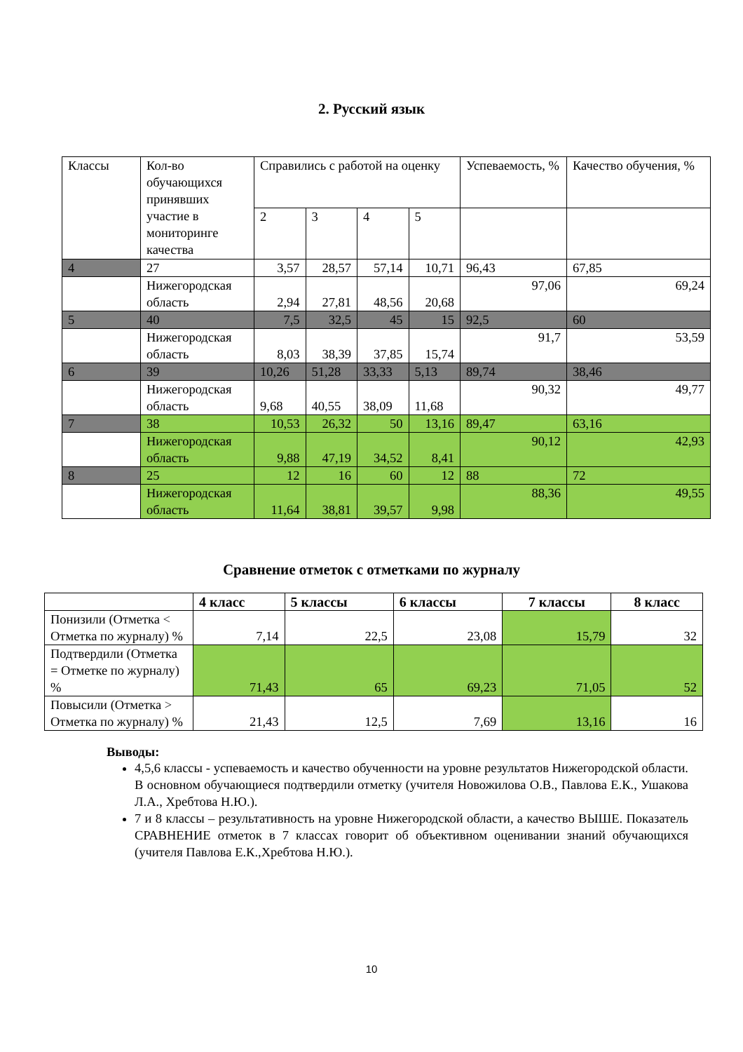2. Русский язык
| Классы | Кол-во обучающихся принявших участие в мониторинге качества | Справились с работой на оценку | | | | Успеваемость, % | Качество обучения, % |
| | | 2 | 3 | 4 | 5 | | |
| 4 | 27 | 3,57 | 28,57 | 57,14 | 10,71 | 96,43 | 67,85 |
| | Нижегородская область | 2,94 | 27,81 | 48,56 | 20,68 | 97,06 | 69,24 |
| 5 | 40 | 7,5 | 32,5 | 45 | 15 | 92,5 | 60 |
| | Нижегородская область | 8,03 | 38,39 | 37,85 | 15,74 | 91,7 | 53,59 |
| 6 | 39 | 10,26 | 51,28 | 33,33 | 5,13 | 89,74 | 38,46 |
| | Нижегородская область | 9,68 | 40,55 | 38,09 | 11,68 | 90,32 | 49,77 |
| 7 | 38 | 10,53 | 26,32 | 50 | 13,16 | 89,47 | 63,16 |
| | Нижегородская область | 9,88 | 47,19 | 34,52 | 8,41 | 90,12 | 42,93 |
| 8 | 25 | 12 | 16 | 60 | 12 | 88 | 72 |
| | Нижегородская область | 11,64 | 38,81 | 39,57 | 9,98 | 88,36 | 49,55 |
Сравнение отметок с отметками по журналу
| | 4 класс | 5 классы | 6 классы | 7 классы | 8 класс |
| --- | --- | --- | --- | --- | --- |
| Понизили (Отметка < Отметка по журналу) % | 7,14 | 22,5 | 23,08 | 15,79 | 32 |
| Подтвердили (Отметка = Отметке по журналу) % | 71,43 | 65 | 69,23 | 71,05 | 52 |
| Повысили (Отметка > Отметка по журналу) % | 21,43 | 12,5 | 7,69 | 13,16 | 16 |
Выводы:
4,5,6 классы - успеваемость и качество обученности на уровне результатов Нижегородской области. В основном обучающиеся подтвердили отметку (учителя Новожилова О.В., Павлова Е.К., Ушакова Л.А., Хребтова Н.Ю.).
7 и 8 классы – результативность на уровне Нижегородской области, а качество ВЫШЕ. Показатель СРАВНЕНИЕ отметок в 7 классах говорит об объективном оценивании знаний обучающихся (учителя Павлова Е.К.,Хребтова Н.Ю.).
10